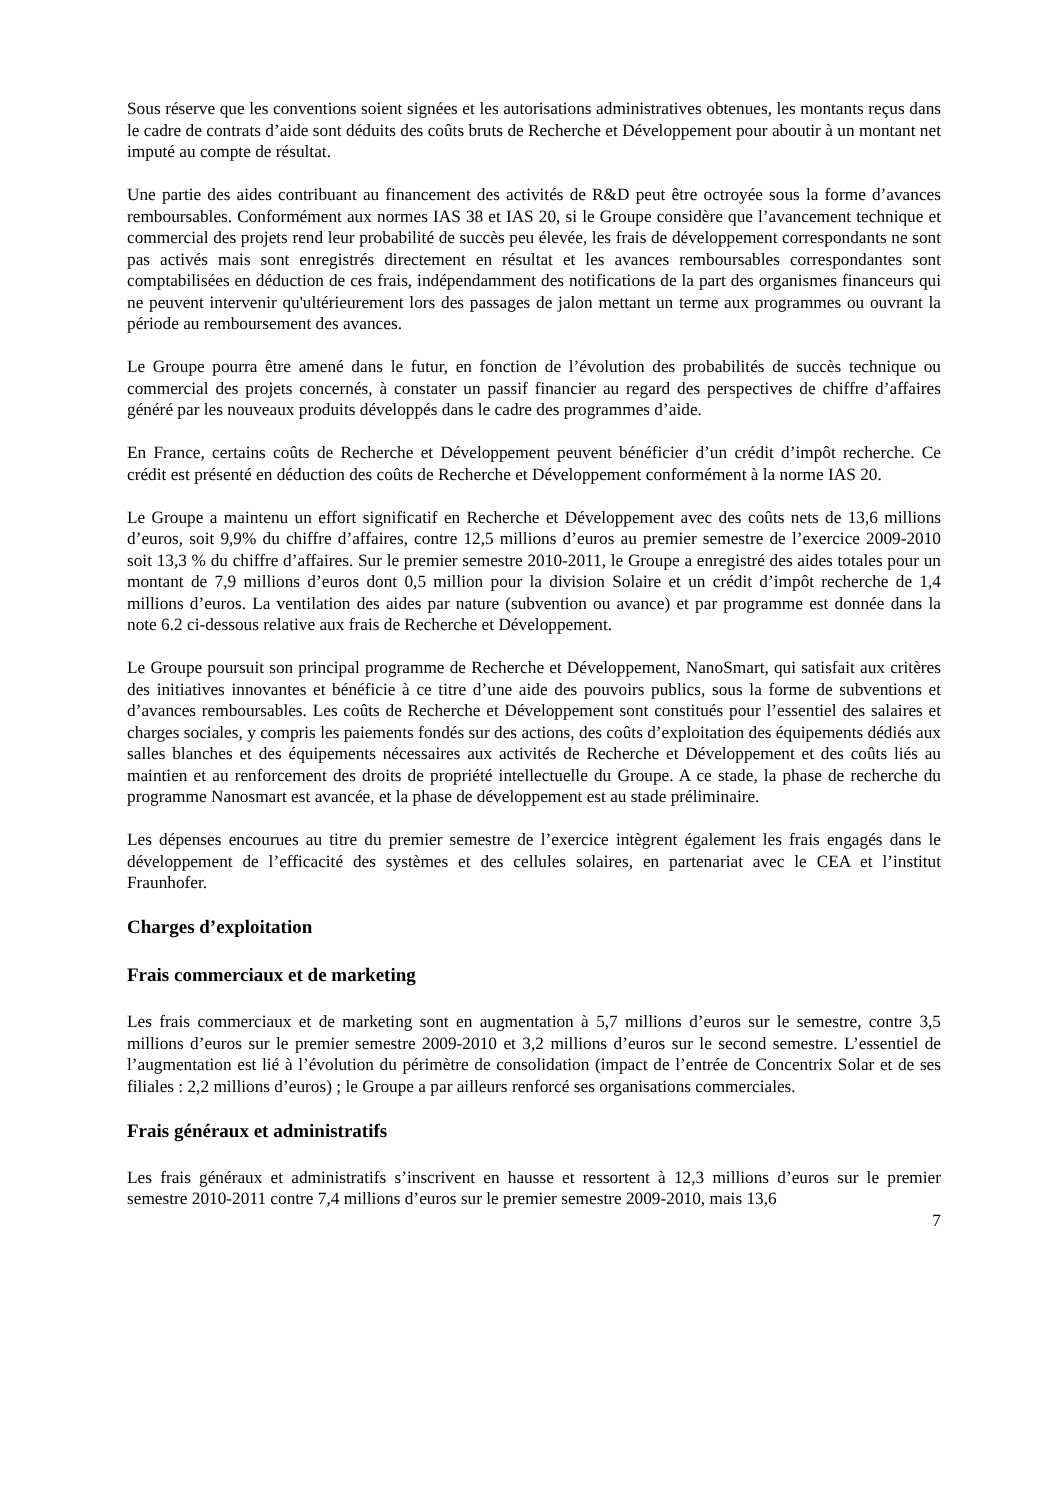Sous réserve que les conventions soient signées et les autorisations administratives obtenues, les montants reçus dans le cadre de contrats d’aide sont déduits des coûts bruts de Recherche et Développement pour aboutir à un montant net imputé au compte de résultat.
Une partie des aides contribuant au financement des activités de R&D peut être octroyée sous la forme d’avances remboursables. Conformément aux normes IAS 38 et IAS 20, si le Groupe considère que l’avancement technique et commercial des projets rend leur probabilité de succès peu élevée, les frais de développement correspondants ne sont pas activés mais sont enregistrés directement en résultat et les avances remboursables correspondantes sont comptabilisées en déduction de ces frais, indépendamment des notifications de la part des organismes financeurs qui ne peuvent intervenir qu'ultérieurement lors des passages de jalon mettant un terme aux programmes ou ouvrant la période au remboursement des avances.
Le Groupe pourra être amené dans le futur, en fonction de l’évolution des probabilités de succès technique ou commercial des projets concernés, à constater un passif financier au regard des perspectives de chiffre d’affaires généré par les nouveaux produits développés dans le cadre des programmes d’aide.
En France, certains coûts de Recherche et Développement peuvent bénéficier d’un crédit d’impôt recherche. Ce crédit est présenté en déduction des coûts de Recherche et Développement conformément à la norme IAS 20.
Le Groupe a maintenu un effort significatif en Recherche et Développement avec des coûts nets de 13,6 millions d’euros, soit 9,9% du chiffre d’affaires, contre 12,5 millions d’euros au premier semestre de l’exercice 2009-2010 soit 13,3 % du chiffre d’affaires. Sur le premier semestre 2010-2011, le Groupe a enregistré des aides totales pour un montant de 7,9 millions d’euros dont 0,5 million pour la division Solaire et un crédit d’impôt recherche de 1,4 millions d’euros. La ventilation des aides par nature (subvention ou avance) et par programme est donnée dans la note 6.2 ci-dessous relative aux frais de Recherche et Développement.
Le Groupe poursuit son principal programme de Recherche et Développement, NanoSmart, qui satisfait aux critères des initiatives innovantes et bénéficie à ce titre d’une aide des pouvoirs publics, sous la forme de subventions et d’avances remboursables. Les coûts de Recherche et Développement sont constitués pour l’essentiel des salaires et charges sociales, y compris les paiements fondés sur des actions, des coûts d’exploitation des équipements dédiés aux salles blanches et des équipements nécessaires aux activités de Recherche et Développement et des coûts liés au maintien et au renforcement des droits de propriété intellectuelle du Groupe. A ce stade, la phase de recherche du programme Nanosmart est avancée, et la phase de développement est au stade préliminaire.
Les dépenses encourues au titre du premier semestre de l’exercice intègrent également les frais engagés dans le développement de l’efficacité des systèmes et des cellules solaires, en partenariat avec le CEA et l’institut Fraunhofer.
Charges d’exploitation
Frais commerciaux et de marketing
Les frais commerciaux et de marketing sont en augmentation à 5,7 millions d’euros sur le semestre, contre 3,5 millions d’euros sur le premier semestre 2009-2010 et 3,2 millions d’euros sur le second semestre. L’essentiel de l’augmentation est lié à l’évolution du périmètre de consolidation (impact de l’entrée de Concentrix Solar et de ses filiales : 2,2 millions d’euros) ; le Groupe a par ailleurs renforcé ses organisations commerciales.
Frais généraux et administratifs
Les frais généraux et administratifs s’inscrivent en hausse et ressortent à 12,3 millions d’euros sur le premier semestre 2010-2011 contre 7,4 millions d’euros sur le premier semestre 2009-2010, mais 13,6
7